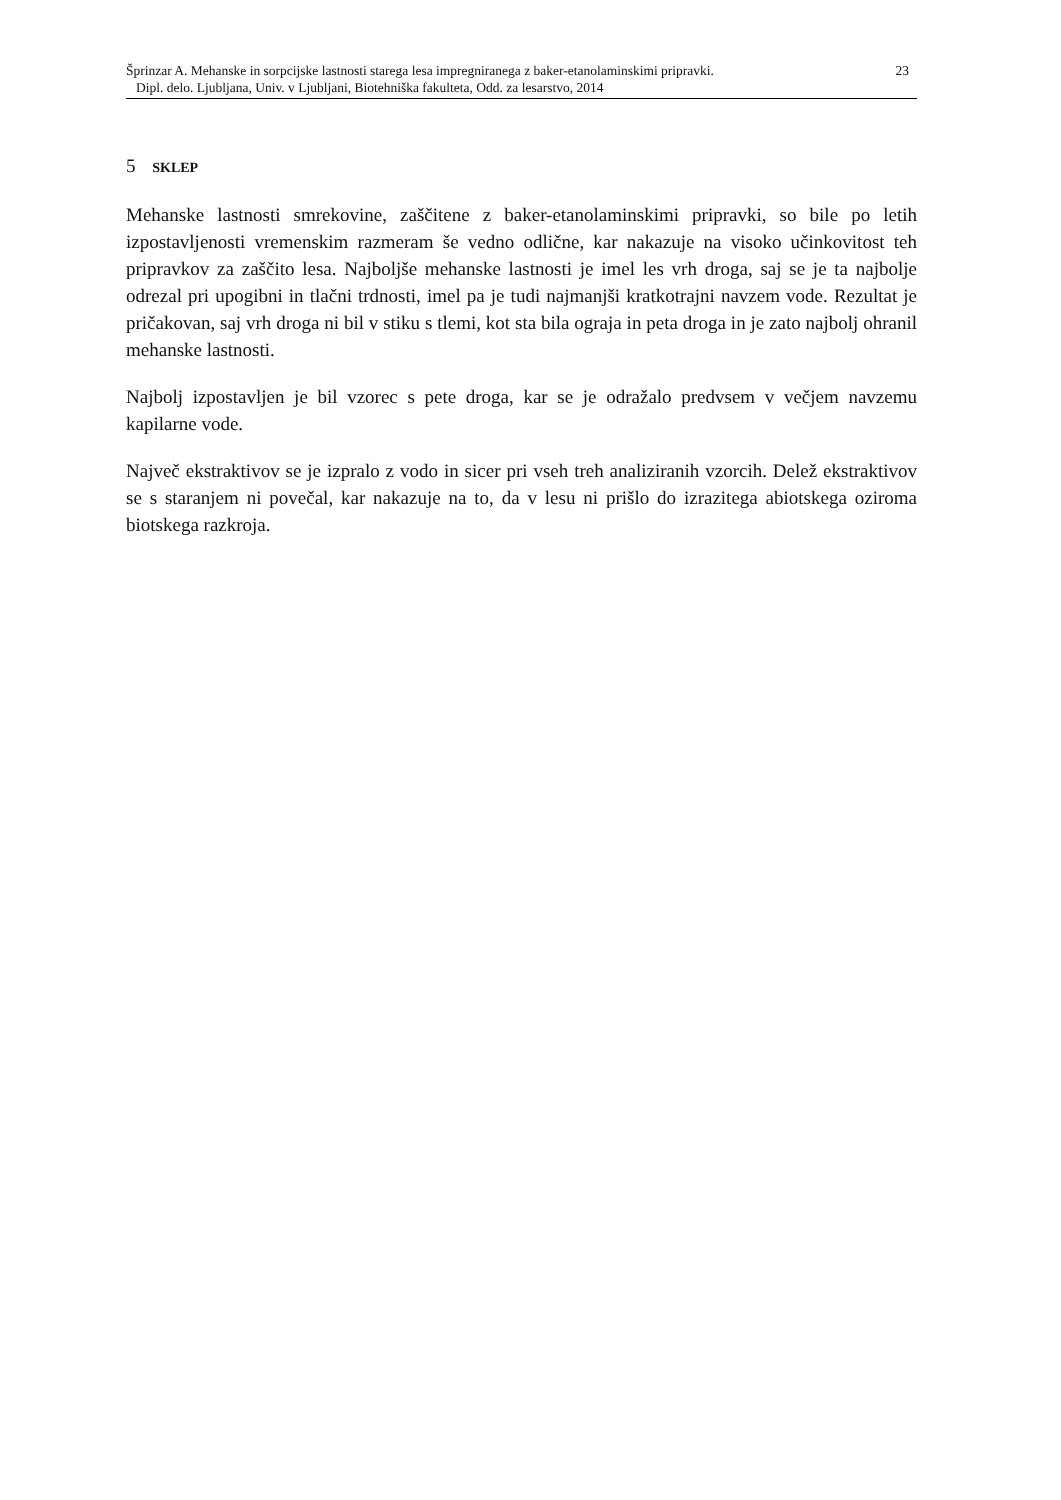Šprinzar A. Mehanske in sorpcijske lastnosti starega lesa impregniranega z baker-etanolaminskimi pripravki.
Dipl. delo. Ljubljana, Univ. v Ljubljani, Biotehniška fakulteta, Odd. za lesarstvo, 2014
23
5 SKLEP
Mehanske lastnosti smrekovine, zaščitene z baker-etanolaminskimi pripravki, so bile po letih izpostavljenosti vremenskim razmeram še vedno odlične, kar nakazuje na visoko učinkovitost teh pripravkov za zaščito lesa. Najboljše mehanske lastnosti je imel les vrh droga, saj se je ta najbolje odrezal pri upogibni in tlačni trdnosti, imel pa je tudi najmanjši kratkotrajni navzem vode. Rezultat je pričakovan, saj vrh droga ni bil v stiku s tlemi, kot sta bila ograja in peta droga in je zato najbolj ohranil mehanske lastnosti.
Najbolj izpostavljen je bil vzorec s pete droga, kar se je odražalo predvsem v večjem navzemu kapilarne vode.
Največ ekstraktivov se je izpralo z vodo in sicer pri vseh treh analiziranih vzorcih. Delež ekstraktivov se s staranjem ni povečal, kar nakazuje na to, da v lesu ni prišlo do izrazitega abiotskega oziroma biotskega razkroja.